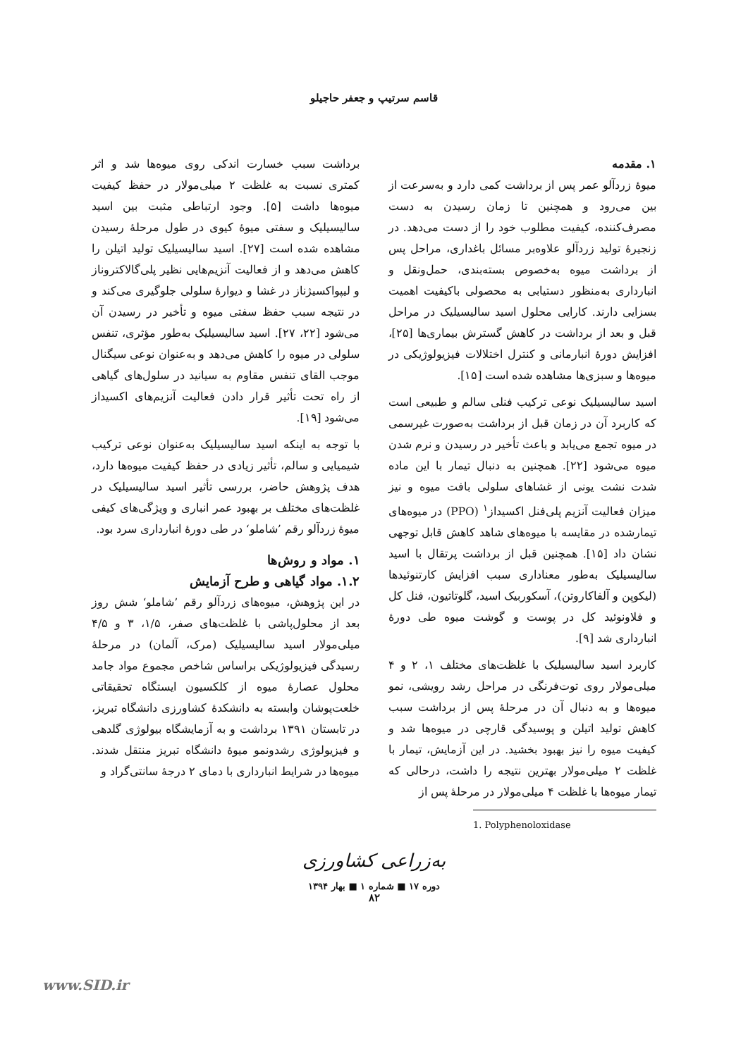قاسم سرتیپ و جعفر حاجیلو
۱. مقدمه
میوهٔ زردآلو عمر پس از برداشت کمی دارد و به‌سرعت از بین می‌رود و همچنین تا زمان رسیدن به دست مصرف‌کننده، کیفیت مطلوب خود را از دست می‌دهد. در زنجیرهٔ تولید زردآلو علاوه‌بر مسائل باغداری، مراحل پس از برداشت میوه به‌خصوص بسته‌بندی، حمل‌ونقل و انبارداری به‌منظور دستیابی به محصولی باکیفیت اهمیت بسزایی دارند. کارایی محلول اسید سالیسیلیک در مراحل قبل و بعد از برداشت در کاهش گسترش بیماری‌ها [۲۵]، افزایش دورهٔ انبارمانی و کنترل اختلالات فیزیولوژیکی در میوه‌ها و سبزی‌ها مشاهده شده است [۱۵].
اسید سالیسیلیک نوعی ترکیب فنلی سالم و طبیعی است که کاربرد آن در زمان قبل از برداشت به‌صورت غیرسمی در میوه تجمع می‌یابد و باعث تأخیر در رسیدن و نرم شدن میوه می‌شود [۲۲]. همچنین به دنبال تیمار با این ماده شدت نشت یونی از غشاهای سلولی بافت میوه و نیز میزان فعالیت آنزیم پلی‌فنل اکسیداز<sup>۱</sup> (PPO) در میوه‌های تیمارشده در مقایسه با میوه‌های شاهد کاهش قابل توجهی نشان داد [۱۵]. همچنین قبل از برداشت پرتقال با اسید سالیسیلیک به‌طور معناداری سبب افزایش کارتنوئیدها (لیکوپن و آلفاکاروتن)، آسکوربیک اسید، گلوتاتیون، فنل کل و فلاونوئید کل در پوست و گوشت میوه طی دورهٔ انبارداری شد [۹].
کاربرد اسید سالیسیلیک با غلظت‌های مختلف ۱، ۲ و ۴ میلی‌مولار روی توت‌فرنگی در مراحل رشد رویشی، نمو میوه‌ها و به دنبال آن در مرحلهٔ پس از برداشت سبب کاهش تولید اتیلن و پوسیدگی قارچی در میوه‌ها شد و کیفیت میوه را نیز بهبود بخشید. در این آزمایش، تیمار با غلظت ۲ میلی‌مولار بهترین نتیجه را داشت، درحالی که تیمار میوه‌ها با غلظت ۴ میلی‌مولار در مرحلهٔ پس از
1. Polyphenoloxidase
برداشت سبب خسارت اندکی روی میوه‌ها شد و اثر کمتری نسبت به غلظت ۲ میلی‌مولار در حفظ کیفیت میوه‌ها داشت [۵]. وجود ارتباطی مثبت بین اسید سالیسیلیک و سفتی میوهٔ کیوی در طول مرحلهٔ رسیدن مشاهده شده است [۲۷]. اسید سالیسیلیک تولید اتیلن را کاهش می‌دهد و از فعالیت آنزیم‌هایی نظیر پلی‌گالاکتروناز و لیپواکسیژناز در غشا و دیوارهٔ سلولی جلوگیری می‌کند و در نتیجه سبب حفظ سفتی میوه و تأخیر در رسیدن آن می‌شود [۲۲، ۲۷]. اسید سالیسیلیک به‌طور مؤثری، تنفس سلولی در میوه را کاهش می‌دهد و به‌عنوان نوعی سیگنال موجب القای تنفس مقاوم به سیانید در سلول‌های گیاهی از راه تحت تأثیر قرار دادن فعالیت آنزیم‌های اکسیداز می‌شود [۱۹].
با توجه به اینکه اسید سالیسیلیک به‌عنوان نوعی ترکیب شیمیایی و سالم، تأثیر زیادی در حفظ کیفیت میوه‌ها دارد، هدف پژوهش حاضر، بررسی تأثیر اسید سالیسیلیک در غلظت‌های مختلف بر بهبود عمر انباری و ویژگی‌های کیفی میوهٔ زردآلو رقم ’شاملو‘ در طی دورهٔ انبارداری سرد بود.
۱. مواد و روش‌ها
۱.۲. مواد گیاهی و طرح آزمایش
در این پژوهش، میوه‌های زردآلو رقم ’شاملو‘ شش روز بعد از محلول‌پاشی با غلظت‌های صفر، ۱/۵، ۳ و ۴/۵ میلی‌مولار اسید سالیسیلیک (مرک، آلمان) در مرحلهٔ رسیدگی فیزیولوژیکی براساس شاخص مجموع مواد جامد محلول عصارهٔ میوه از کلکسیون ایستگاه تحقیقاتی خلعت‌پوشان وابسته به دانشکدهٔ کشاورزی دانشگاه تبریز، در تابستان ۱۳۹۱ برداشت و به آزمایشگاه بیولوژی گلدهی و فیزیولوژی رشدونمو میوهٔ دانشگاه تبریز منتقل شدند. میوه‌ها در شرایط انبارداری با دمای ۲ درجهٔ سانتی‌گراد و
به‌زراعی کشاورزی
دوره ۱۷ ■ شماره ۱ ■ بهار ۱۳۹۴
۸۲
www.SID.ir